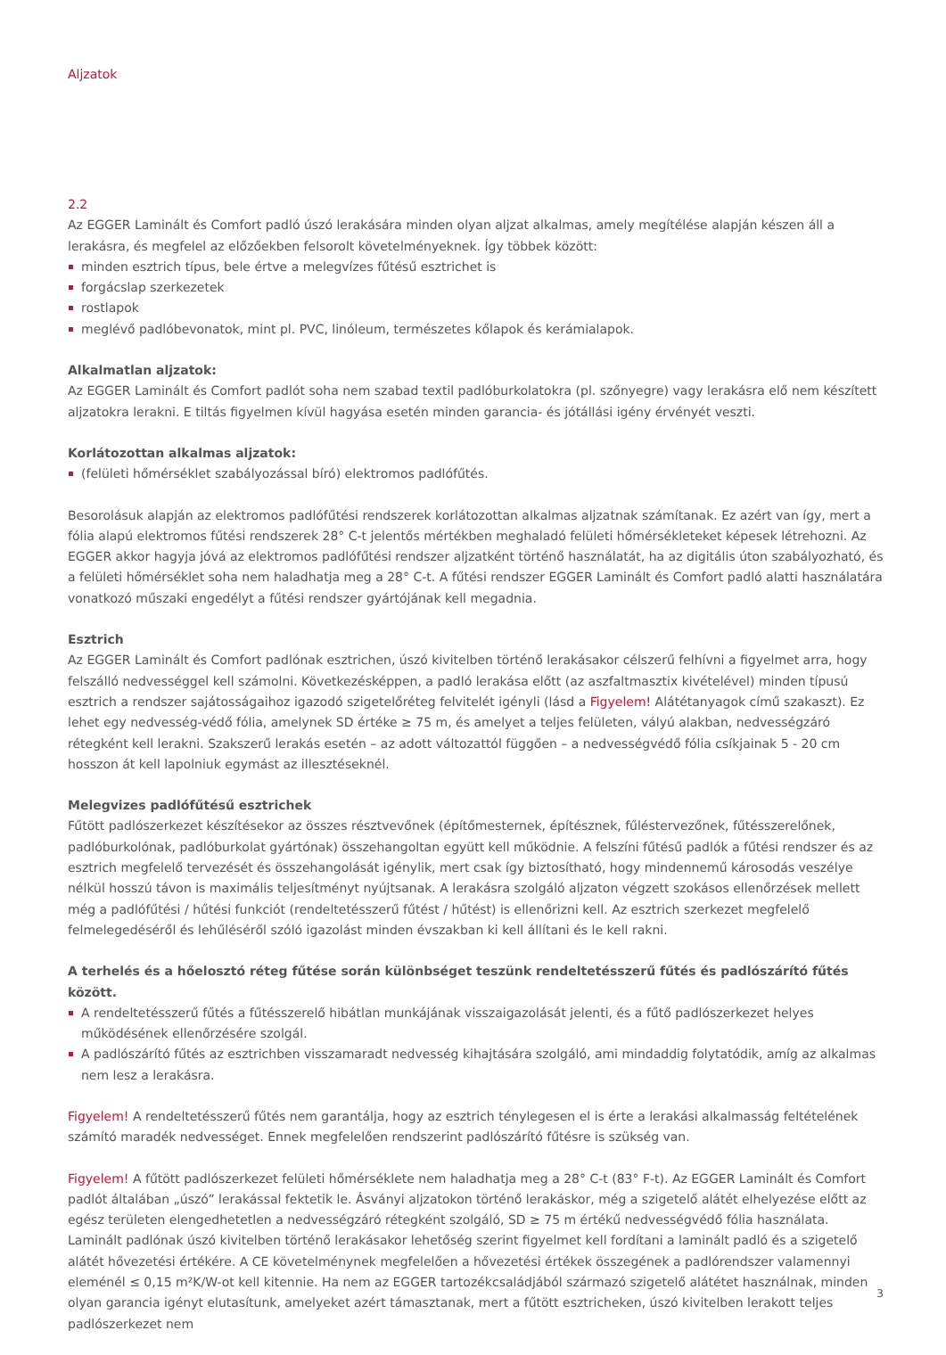Aljzatok
2.2
Az EGGER Laminált és Comfort padló úszó lerakására minden olyan aljzat alkalmas, amely megítélése alapján készen áll a lerakásra, és megfelel az előzőekben felsorolt követelményeknek. Így többek között:
minden esztrich típus, bele értve a melegvízes fűtésű esztrichet is
forgácslap szerkezetek
rostlapok
meglévő padlóbevonatok, mint pl. PVC, linóleum, természetes kőlapok és kerámialapok.
Alkalmatlan aljzatok:
Az EGGER Laminált és Comfort padlót soha nem szabad textil padlóburkolatokra (pl. szőnyegre) vagy lerakásra elő nem készített aljzatokra lerakni. E tiltás figyelmen kívül hagyása esetén minden garancia- és jótállási igény érvényét veszti.
Korlátozottan alkalmas aljzatok:
(felületi hőmérséklet szabályozással bíró) elektromos padlófűtés.
Besorolásuk alapján az elektromos padlófűtési rendszerek korlátozottan alkalmas aljzatnak számítanak. Ez azért van így, mert a fólia alapú elektromos fűtési rendszerek 28° C-t jelentős mértékben meghaladó felületi hőmérsékleteket képesek létrehozni. Az EGGER akkor hagyja jóvá az elektromos padlófűtési rendszer aljzatként történő használatát, ha az digitális úton szabályozható, és a felületi hőmérséklet soha nem haladhatja meg a 28° C-t. A fűtési rendszer EGGER Laminált és Comfort padló alatti használatára vonatkozó műszaki engedélyt a fűtési rendszer gyártójának kell megadnia.
Esztrich
Az EGGER Laminált és Comfort padlónak esztrichen, úszó kivitelben történő lerakásakor célszerű felhívni a figyelmet arra, hogy felszálló nedvességgel kell számolni. Következésképpen, a padló lerakása előtt (az aszfaltmasztix kivételével) minden típusú esztrich a rendszer sajátosságaihoz igazodó szigetelőréteg felvitelét igényli (lásd a Figyelem! Alátétanyagok című szakaszt). Ez lehet egy nedvesség-védő fólia, amelynek SD értéke ≥ 75 m, és amelyet a teljes felületen, vályú alakban, nedvességzáró rétegként kell lerakni. Szakszerű lerakás esetén – az adott változattól függően – a nedvességvédő fólia csíkjainak 5 - 20 cm hosszon át kell lapolniuk egymást az illesztéseknél.
Melegvizes padlófűtésű esztrichek
Fűtött padlószerkezet készítésekor az összes résztvevőnek (építőmesternek, építésznek, fűléstervezőnek, fűtésszerelőnek, padlóburkolónak, padlóburkolat gyártónak) összehangoltan együtt kell működnie. A felszíni fűtésű padlók a fűtési rendszer és az esztrich megfelelő tervezését és összehangolását igénylik, mert csak így biztosítható, hogy mindennemű károsodás veszélye nélkül hosszú távon is maximális teljesítményt nyújtsanak. A lerakásra szolgáló aljzaton végzett szokásos ellenőrzések mellett még a padlófűtési / hűtési funkciót (rendeltetésszerű fűtést / hűtést) is ellenőrizni kell. Az esztrich szerkezet megfelelő felmelegedéséről és lehűléséről szóló igazolást minden évszakban ki kell állítani és le kell rakni.
A terhelés és a hőelosztó réteg fűtése során különbséget teszünk rendeltetésszerű fűtés és padlószárító fűtés között.
A rendeltetésszerű fűtés a fűtésszerelő hibátlan munkájának visszaigazolását jelenti, és a fűtő padlószerkezet helyes működésének ellenőrzésére szolgál.
A padlószárító fűtés az esztrichben visszamaradt nedvesség kihajtására szolgáló, ami mindaddig folytatódik, amíg az alkalmas nem lesz a lerakásra.
Figyelem! A rendeltetésszerű fűtés nem garantálja, hogy az esztrich ténylegesen el is érte a lerakási alkalmasság feltételének számító maradék nedvességet. Ennek megfelelően rendszerint padlószárító fűtésre is szükség van.
Figyelem! A fűtött padlószerkezet felületi hőmérséklete nem haladhatja meg a 28° C-t (83° F-t). Az EGGER Laminált és Comfort padlót általában „úszó” lerakással fektetik le. Ásványi aljzatokon történő lerakáskor, még a szigetelő alátét elhelyezése előtt az egész területen elengedhetetlen a nedvességzáró rétegként szolgáló, SD ≥ 75 m értékű nedvességvédő fólia használata. Laminált padlónak úszó kivitelben történő lerakásakor lehetőség szerint figyelmet kell fordítani a laminált padló és a szigetelő alátét hővezetési értékére. A CE követelménynek megfelelően a hővezetési értékek összegének a padlórendszer valamennyi eleménél ≤ 0,15 m²K/W-ot kell kitennie. Ha nem az EGGER tartozékcsaládjából származó szigetelő alátétet használnak, minden olyan garancia igényt elutasítunk, amelyeket azért támasztanak, mert a fűtött esztricheken, úszó kivitelben lerakott teljes padlószerkezet nem
3